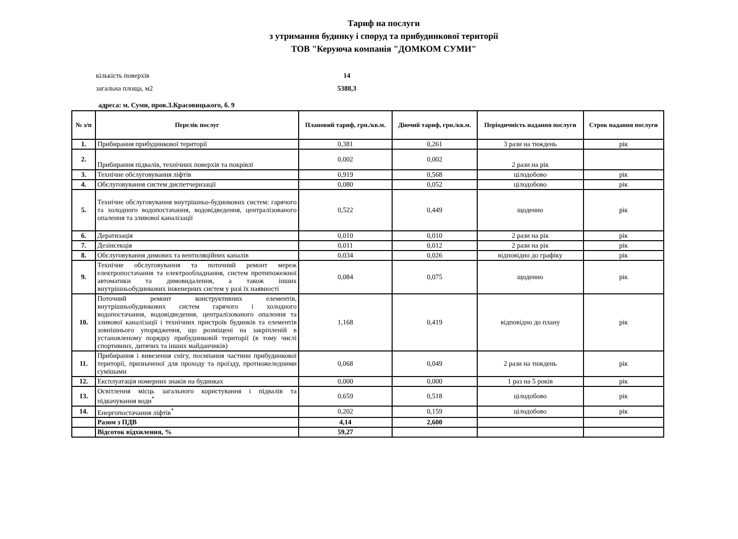Тариф на послуги
з утримання будинку і споруд та прибудинкової території
ТОВ "Керуюча компанія "ДОМКОМ СУМИ"
кількість поверхів 14
загальна площа, м2 5388,3
адреса: м. Суми, пров.З.Красовицького, б. 9
| № з/п | Перелік послуг | Плановий тариф, грн./кв.м. | Діючий тариф, грн./кв.м. | Періодичність надання послуги | Строк надання послуги |
| --- | --- | --- | --- | --- | --- |
| 1. | Прибирання прибудинкової території | 0,381 | 0,261 | 3 рази на тиждень | рік |
| 2. | Прибирання підвалів, технічних поверхів та покрівлі | 0,002 | 0,002 | 2 рази на рік | |
| 3. | Технічне обслуговування ліфтів | 0,919 | 0,568 | цілодобово | рік |
| 4. | Обслуговування систем диспетчеризації | 0,080 | 0,052 | цілодобово | рік |
| 5. | Технічне обслуговування внутрішньо-будинкових систем: гарячого та холодного водопостачання, водовідведення, централізованого опалення та зливової каналізації | 0,522 | 0,449 | щоденно | рік |
| 6. | Дератизація | 0,010 | 0,010 | 2 рази на рік | рік |
| 7. | Дезінсекція | 0,011 | 0,012 | 2 рази на рік | рік |
| 8. | Обслуговування димових та вентиляційних каналів | 0,034 | 0,026 | відповідно до графіку | рік |
| 9. | Технічне обслуговування та поточний ремонт мереж електропостачання та електрообладнання, систем протипожежної автоматики та димовидалення, а також інших внутрішньобудинкових інженерних систем у разі їх наявності | 0,084 | 0,075 | щоденно | рік |
| 10. | Поточний ремонт конструктивних елементів, внутрішньобудинкових систем гарячого і холодного водопостачання, водовідведення, централізованого опалення та зливової каналізації і технічних пристроїв будинків та елементів зовнішнього упорядження, що розміщені на закріпленій в установленому порядку прибудинковій території (в тому числі спортивних, дитячих та інших майданчиків) | 1,168 | 0,419 | відповідно до плану | рік |
| 11. | Прибирання і вивезення снігу, посипання частини прибудинкової території, призначеної для проходу та проїзду, протиожеледними сумішами | 0,068 | 0,049 | 2 рази на тиждень | рік |
| 12. | Експлуатація номерних знаків на будинках | 0,000 | 0,000 | 1 раз на 5 років | рік |
| 13. | Освітлення місць загального користування і підвалів та підкачування води<sup>*</sup> | 0,659 | 0,518 | цілодобово | рік |
| 14. | Енергопостачання ліфтів<sup>*</sup> | 0,202 | 0,159 | цілодобово | рік |
| | Разом з ПДВ | 4,14 | 2,600 | | |
| | Відсоток відхилення, % | 59,27 | | | |